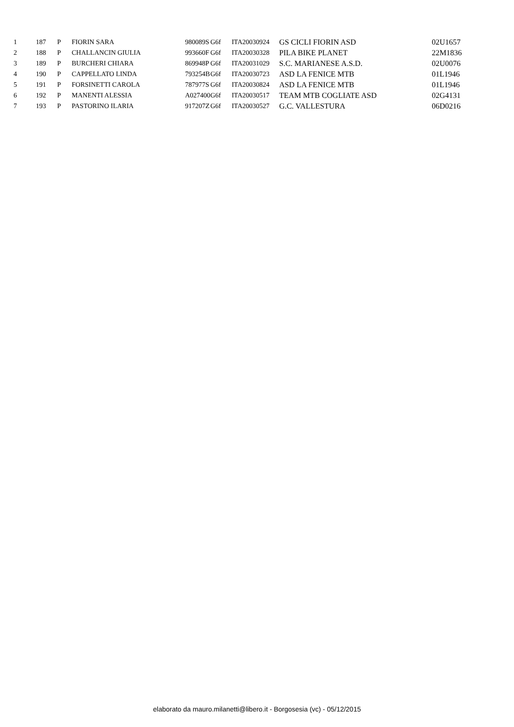| 1 | 187 | P | FIORIN SARA | 980089S | G6f | ITA20030924 | GS CICLI FIORIN ASD | 02U1657 |
| 2 | 188 | P | CHALLANCIN GIULIA | 993660F | G6f | ITA20030328 | PILA BIKE PLANET | 22M1836 |
| 3 | 189 | P | BURCHERI CHIARA | 869948P | G6f | ITA20031029 | S.C. MARIANESE A.S.D. | 02U0076 |
| 4 | 190 | P | CAPPELLATO LINDA | 793254B | G6f | ITA20030723 | ASD LA FENICE MTB | 01L1946 |
| 5 | 191 | P | FORSINETTI CAROLA | 787977S | G6f | ITA20030824 | ASD LA FENICE MTB | 01L1946 |
| 6 | 192 | P | MANENTI ALESSIA | A027400 | G6f | ITA20030517 | TEAM MTB COGLIATE ASD | 02G4131 |
| 7 | 193 | P | PASTORINO ILARIA | 917207Z | G6f | ITA20030527 | G.C. VALLESTURA | 06D0216 |
elaborato da mauro.milanetti@libero.it - Borgosesia (vc) - 05/12/2015